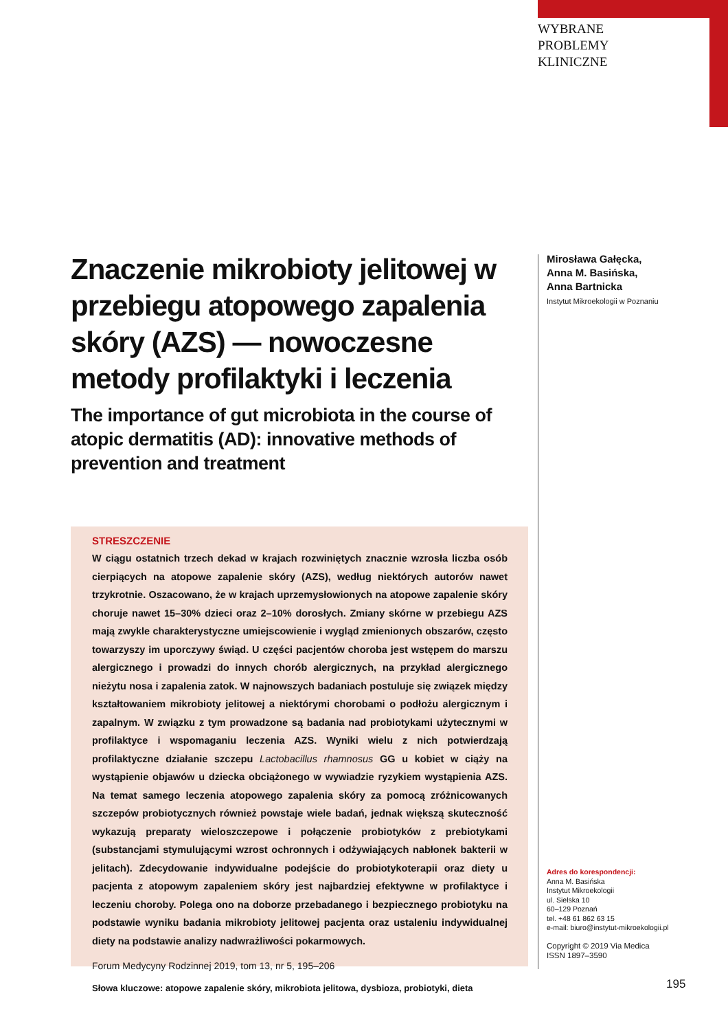WYBRANE
PROBLEMY
KLINICZNE
Znaczenie mikrobioty jelitowej w przebiegu atopowego zapalenia skóry (AZS) — nowoczesne metody profilaktyki i leczenia
The importance of gut microbiota in the course of atopic dermatitis (AD): innovative methods of prevention and treatment
Mirosława Gałęcka,
Anna M. Basińska,
Anna Bartnicka
Instytut Mikroekologii w Poznaniu
STRESZCZENIE
W ciągu ostatnich trzech dekad w krajach rozwiniętych znacznie wzrosła liczba osób cierpiących na atopowe zapalenie skóry (AZS), według niektórych autorów nawet trzykrotnie. Oszacowano, że w krajach uprzemysłowionych na atopowe zapalenie skóry choruje nawet 15–30% dzieci oraz 2–10% dorosłych. Zmiany skórne w przebiegu AZS mają zwykle charakterystyczne umiejscowienie i wygląd zmienionych obszarów, często towarzyszy im uporczywy świąd. U części pacjentów choroba jest wstępem do marszu alergicznego i prowadzi do innych chorób alergicznych, na przykład alergicznego nieżytu nosa i zapalenia zatok. W najnowszych badaniach postuluje się związek między kształtowaniem mikrobioty jelitowej a niektórymi chorobami o podłożu alergicznym i zapalnym. W związku z tym prowadzone są badania nad probiotykami użytecznymi w profilaktyce i wspomaganiu leczenia AZS. Wyniki wielu z nich potwierdzają profilaktyczne działanie szczepu Lactobacillus rhamnosus GG u kobiet w ciąży na wystąpienie objawów u dziecka obciążonego w wywiadzie ryzykiem wystąpienia AZS. Na temat samego leczenia atopowego zapalenia skóry za pomocą zróżnicowanych szczepów probiotycznych również powstaje wiele badań, jednak większą skuteczność wykazują preparaty wieloszczepowe i połączenie probiotyków z prebiotykami (substancjami stymulującymi wzrost ochronnych i odżywiających nabłonek bakterii w jelitach). Zdecydowanie indywidualne podejście do probiotykoterapii oraz diety u pacjenta z atopowym zapaleniem skóry jest najbardziej efektywne w profilaktyce i leczeniu choroby. Polega ono na doborze przebadanego i bezpiecznego probiotyku na podstawie wyniku badania mikrobioty jelitowej pacjenta oraz ustaleniu indywidualnej diety na podstawie analizy nadwrażliwości pokarmowych.
Forum Medycyny Rodzinnej 2019, tom 13, nr 5, 195–206
Słowa kluczowe: atopowe zapalenie skóry, mikrobiota jelitowa, dysbioza, probiotyki, dieta
Adres do korespondencji:
Anna M. Basińska
Instytut Mikroekologii
ul. Sielska 10
60–129 Poznań
tel. +48 61 862 63 15
e-mail: biuro@instytut-mikroekologii.pl
Copyright © 2019 Via Medica
ISSN 1897–3590
195